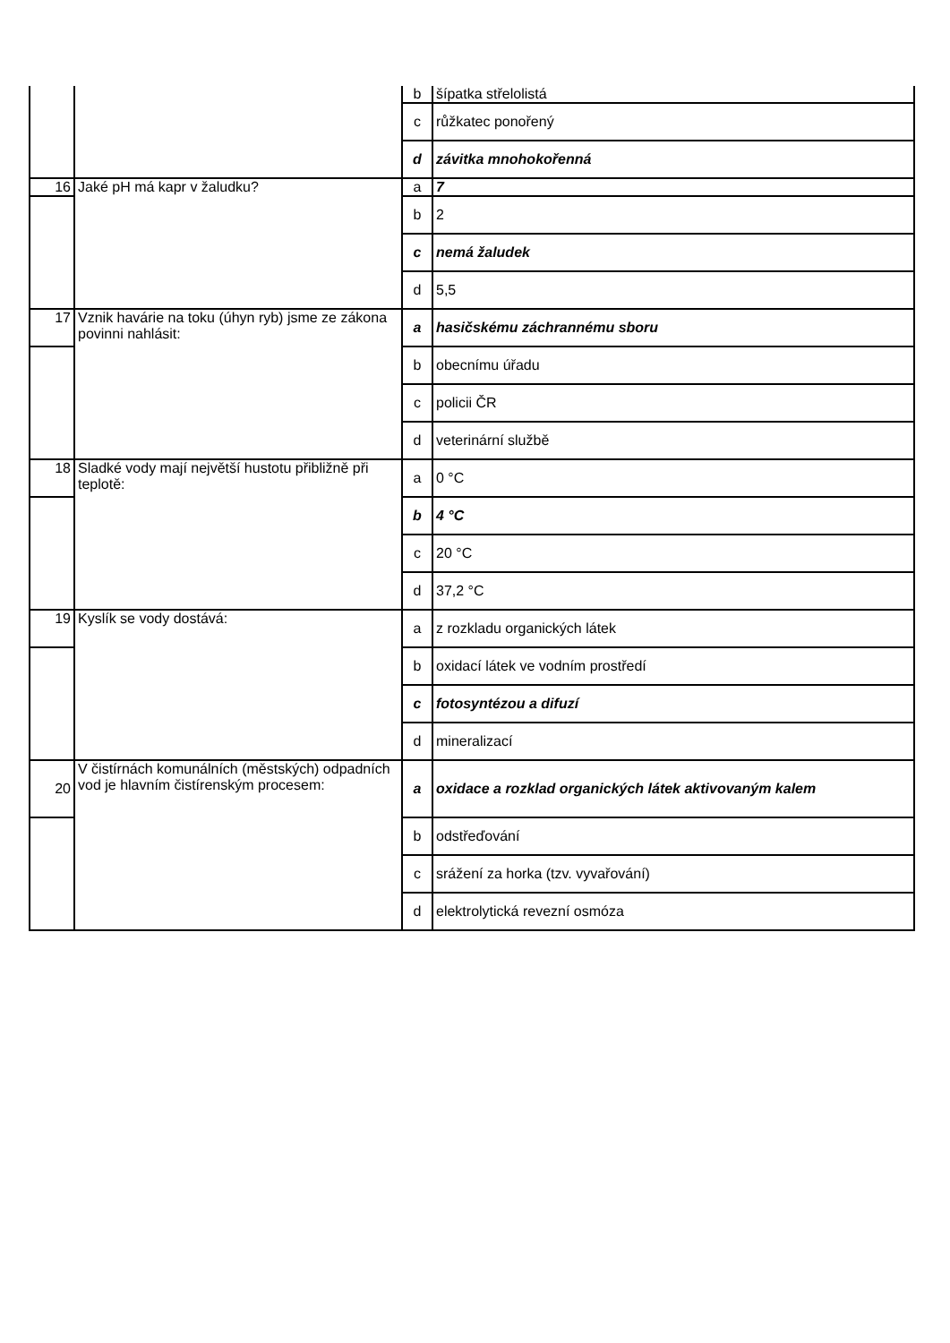| | | b | šípatka střelolistá |
| | | c | růžkatec ponořený |
| | | d | závitka mnohokořenná |
| 16 | Jaké pH má kapr v žaludku? | a | 7 |
| | | b | 2 |
| | | c | nemá žaludek |
| | | d | 5,5 |
| 17 | Vznik havárie na toku (úhyn ryb) jsme ze zákona povinni nahlásit: | a | hasičskému záchrannému sboru |
| | | b | obecnímu úřadu |
| | | c | policii ČR |
| | | d | veterinární službě |
| 18 | Sladké vody mají největší hustotu přibližně při teplotě: | a | 0 °C |
| | | b | 4 °C |
| | | c | 20 °C |
| | | d | 37,2 °C |
| 19 | Kyslík se vody dostává: | a | z rozkladu organických látek |
| | | b | oxidací látek ve vodním prostředí |
| | | c | fotosyntézou a difuzí |
| | | d | mineralizací |
| 20 | V čistírnách komunálních (městských) odpadních vod je hlavním čistírenským procesem: | a | oxidace a rozklad organických látek aktivovaným kalem |
| | | b | odstřeďování |
| | | c | srážení za horka (tzv. vyvařování) |
| | | d | elektrolytická revezní osmóza |